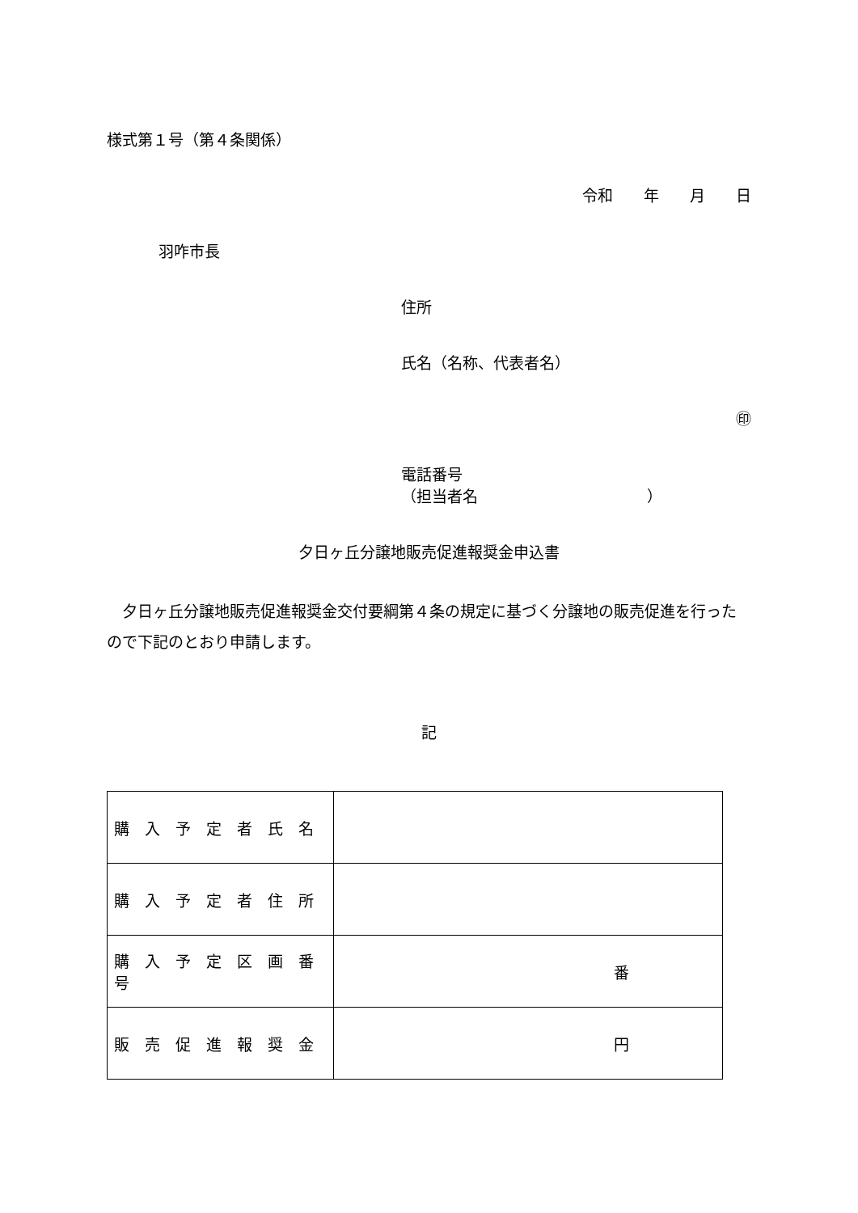様式第１号（第４条関係）
令和　　年　　月　　日
羽咋市長
住所
氏名（名称、代表者名）
㊞
電話番号
（担当者名　　　　　　　　　　　）
夕日ヶ丘分譲地販売促進報奨金申込書
　夕日ヶ丘分譲地販売促進報奨金交付要綱第４条の規定に基づく分譲地の販売促進を行ったので下記のとおり申請します。
記
| 購入予定者氏名 | |
| 購入予定者住所 | |
| 購入予定区画番号 | 番 |
| 販売促進報奨金 | 円 |